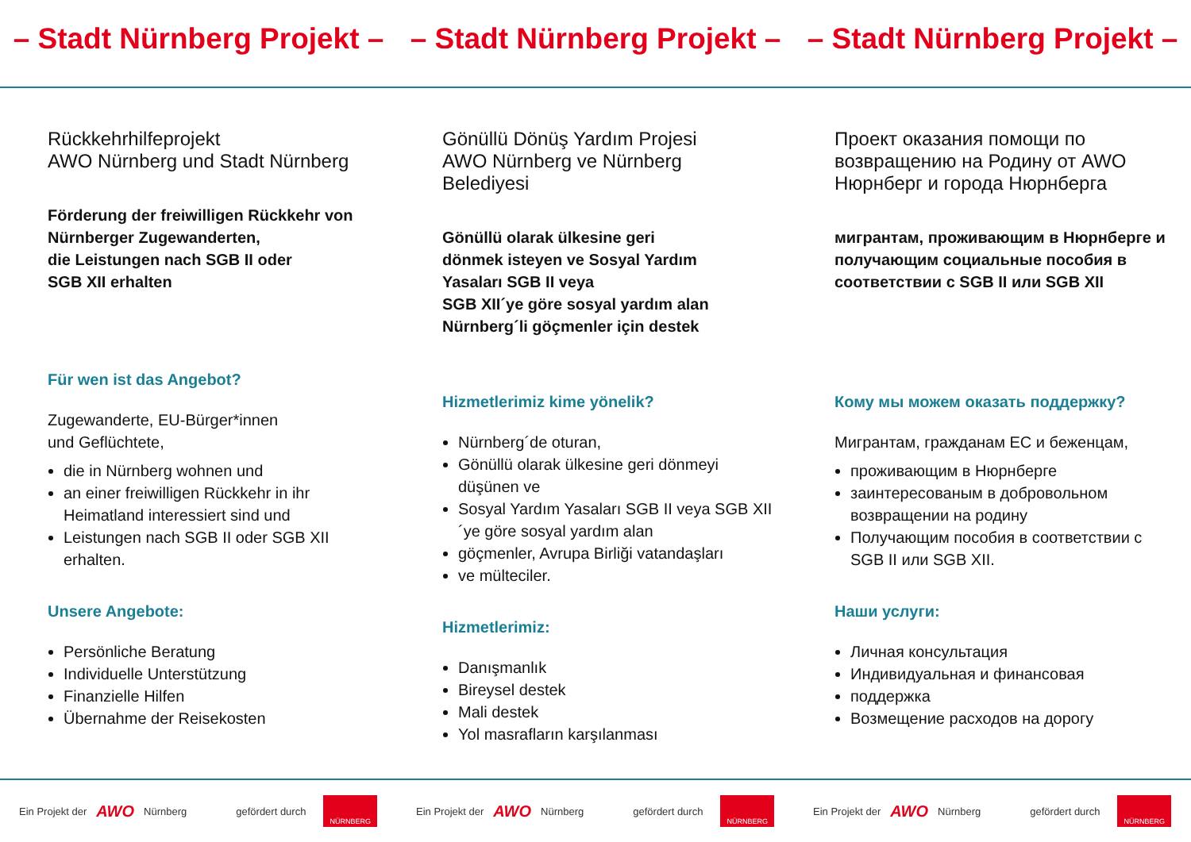– Stadt Nürnberg Projekt – – Stadt Nürnberg Projekt – – Stadt Nürnberg Projekt –
Rückkehrhilfeprojekt
AWO Nürnberg und Stadt Nürnberg
Förderung der freiwilligen Rückkehr von Nürnberger Zugewanderten,
die Leistungen nach SGB II oder
SGB XII erhalten
Für wen ist das Angebot?
Zugewanderte, EU-Bürger*innen
und Geflüchtete,
die in Nürnberg wohnen und
an einer freiwilligen Rückkehr in ihr Heimatland interessiert sind und
Leistungen nach SGB II oder SGB XII erhalten.
Unsere Angebote:
Persönliche Beratung
Individuelle Unterstützung
Finanzielle Hilfen
Übernahme der Reisekosten
Gönüllü Dönüş Yardım Projesi
AWO Nürnberg ve Nürnberg
Belediyesi
Gönüllü olarak ülkesine geri
dönmek isteyen ve Sosyal Yardım
Yasaları SGB II veya
SGB XII´ye göre sosyal yardım alan
Nürnberg´li göçmenler için destek
Hizmetlerimiz kime yönelik?
Nürnberg´de oturan,
Gönüllü olarak ülkesine geri dönmeyi düşünen ve
Sosyal Yardım Yasaları SGB II veya SGB XII´ye göre sosyal yardım alan
göçmenler, Avrupa Birliği vatandaşları
ve mülteciler.
Hizmetlerimiz:
Danışmanlık
Bireysel destek
Mali destek
Yol masrafların karşılanması
Проект оказания помощи по возвращению на Родину от AWO Нюрнберг и города Нюрнберга
мигрантам, проживающим в Нюрнберге и получающим социальные пособия в соответствии с SGB II или SGB XII
Кому мы можем оказать поддержку?
Мигрантам, гражданам ЕС и беженцам,
проживающим в Нюрнберге
заинтересованым в добровольном возвращении на родину
Получающим пособия в соответствии с SGB II или SGB XII.
Наши услуги:
Личная консультация
Индивидуальная и финансовая
поддержка
Возмещение расходов на дорогу
Ein Projekt der AWO Nürnberg gefördert durch NÜRNBERG
Ein Projekt der AWO Nürnberg gefördert durch NÜRNBERG
Ein Projekt der AWO Nürnberg gefördert durch NÜRNBERG